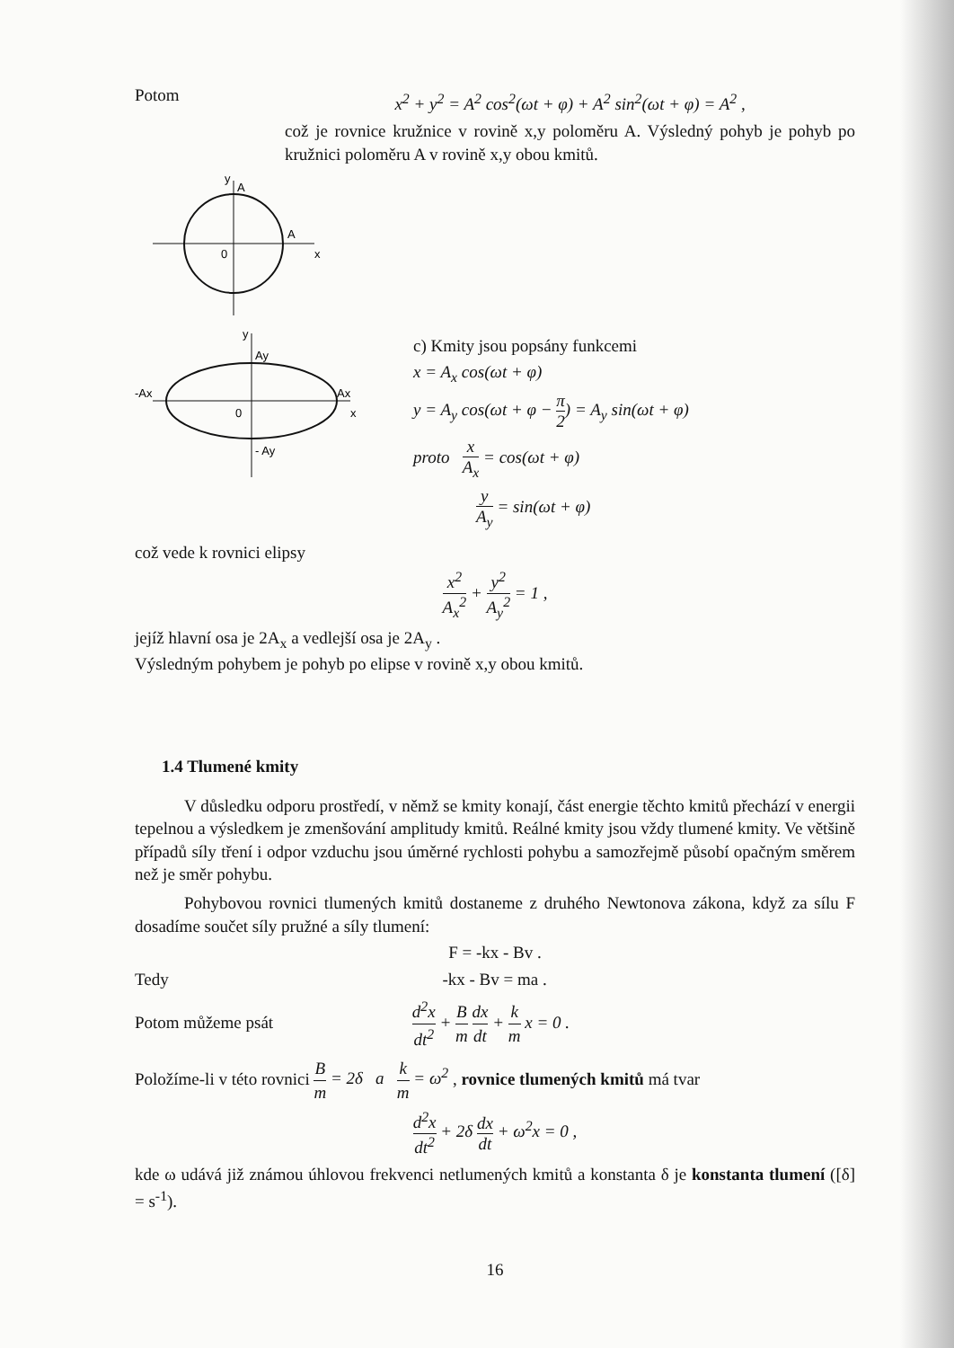Potom
x<sup>2</sup> + y<sup>2</sup> = A<sup>2</sup> cos<sup>2</sup>(ωt + φ) + A<sup>2</sup> sin<sup>2</sup>(ωt + φ) = A<sup>2</sup> ,
což je rovnice kružnice v rovině x,y poloměru A. Výsledný pohyb je pohyb po kružnici poloměru A v rovině x,y obou kmitů.
y
A
A
0
x
y
Ay
-Ax
Ax
0
x
- Ay
c) Kmity jsou popsány funkcemi
x = A<sub>x</sub> cos(ωt + φ)
y = A<sub>y</sub> cos(ωt + φ − π 2) = A<sub>y</sub> sin(ωt + φ)
proto x A<sub>x</sub> = cos(ωt + φ)
y A<sub>y</sub> = sin(ωt + φ)
což vede k rovnici elipsy
x<sup>2</sup> A<sub>x</sub><sup>2</sup> + y<sup>2</sup> A<sub>y</sub><sup>2</sup> = 1 ,
jejíž hlavní osa je 2A<sub>x</sub> a vedlejší osa je 2A<sub>y</sub> .
Výsledným pohybem je pohyb po elipse v rovině x,y obou kmitů.
1.4 Tlumené kmity
V důsledku odporu prostředí, v němž se kmity konají, část energie těchto kmitů přechází v energii tepelnou a výsledkem je zmenšování amplitudy kmitů. Reálné kmity jsou vždy tlumené kmity. Ve většině případů síly tření i odpor vzduchu jsou úměrné rychlosti pohybu a samozřejmě působí opačným směrem než je směr pohybu.
Pohybovou rovnici tlumených kmitů dostaneme z druhého Newtonova zákona, když za sílu F dosadíme součet síly pružné a síly tlumení:
F = -kx - Bv .
Tedy -kx - Bv = ma .
Potom můžeme psát d<sup>2</sup>x dt<sup>2</sup> + B m dx dt + k m x = 0 .
Položíme-li v této rovnici B m = 2δ a k m = ω<sup>2</sup> , rovnice tlumených kmitů má tvar
d<sup>2</sup>x dt<sup>2</sup> + 2δ dx dt + ω<sup>2</sup>x = 0 ,
kde ω udává již známou úhlovou frekvenci netlumených kmitů a konstanta δ je konstanta tlumení ([δ] = s<sup>-1</sup>).
16